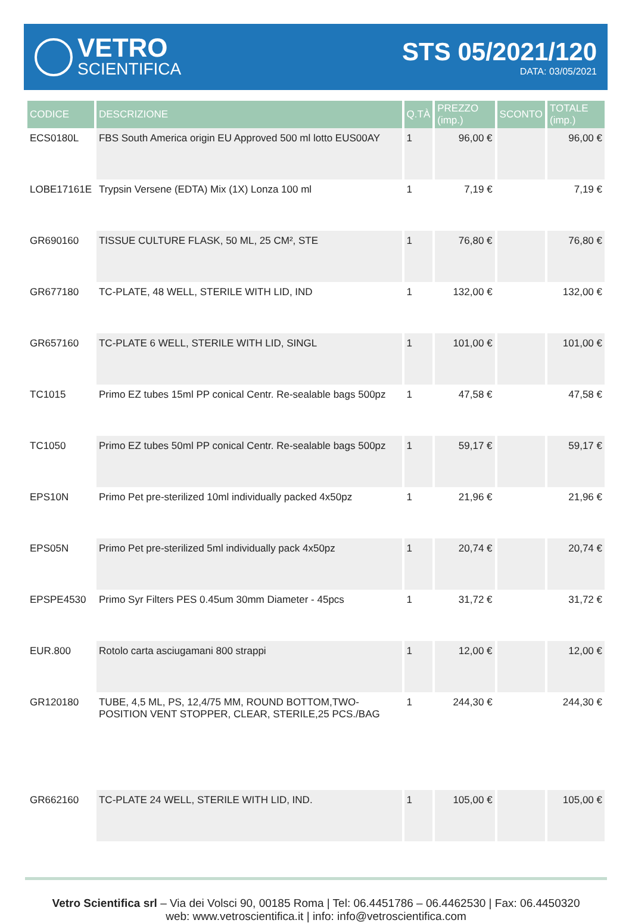VETRO
SCIENTIFICA
STS 05/2021/120
DATA: 03/05/2021
| CODICE | DESCRIZIONE | Q.TÀ | PREZZO (imp.) | SCONTO | TOTALE (imp.) |
| --- | --- | --- | --- | --- | --- |
| ECS0180L | FBS South America origin EU Approved 500 ml lotto EUS00AY | 1 | 96,00 € | | 96,00 € |
| LOBE17161E | Trypsin Versene (EDTA) Mix (1X) Lonza 100 ml | 1 | 7,19 € | | 7,19 € |
| GR690160 | TISSUE CULTURE FLASK, 50 ML, 25 CM², STE | 1 | 76,80 € | | 76,80 € |
| GR677180 | TC-PLATE, 48 WELL, STERILE WITH LID, IND | 1 | 132,00 € | | 132,00 € |
| GR657160 | TC-PLATE 6 WELL, STERILE WITH LID, SINGL | 1 | 101,00 € | | 101,00 € |
| TC1015 | Primo EZ tubes 15ml PP conical Centr. Re-sealable bags 500pz | 1 | 47,58 € | | 47,58 € |
| TC1050 | Primo EZ tubes 50ml PP conical Centr. Re-sealable bags 500pz | 1 | 59,17 € | | 59,17 € |
| EPS10N | Primo Pet pre-sterilized 10ml individually packed 4x50pz | 1 | 21,96 € | | 21,96 € |
| EPS05N | Primo Pet pre-sterilized 5ml individually pack 4x50pz | 1 | 20,74 € | | 20,74 € |
| EPSPE4530 | Primo Syr Filters PES 0.45um 30mm Diameter - 45pcs | 1 | 31,72 € | | 31,72 € |
| EUR.800 | Rotolo carta asciugamani 800 strappi | 1 | 12,00 € | | 12,00 € |
| GR120180 | TUBE, 4,5 ML, PS, 12,4/75 MM, ROUND BOTTOM,TWO-POSITION VENT STOPPER, CLEAR, STERILE,25 PCS./BAG | 1 | 244,30 € | | 244,30 € |
| GR662160 | TC-PLATE 24 WELL, STERILE WITH LID, IND. | 1 | 105,00 € | | 105,00 € |
Vetro Scientifica srl – Via dei Volsci 90, 00185 Roma | Tel: 06.4451786 – 06.4462530 | Fax: 06.4450320
web: www.vetroscientifica.it | info: info@vetroscientifica.com